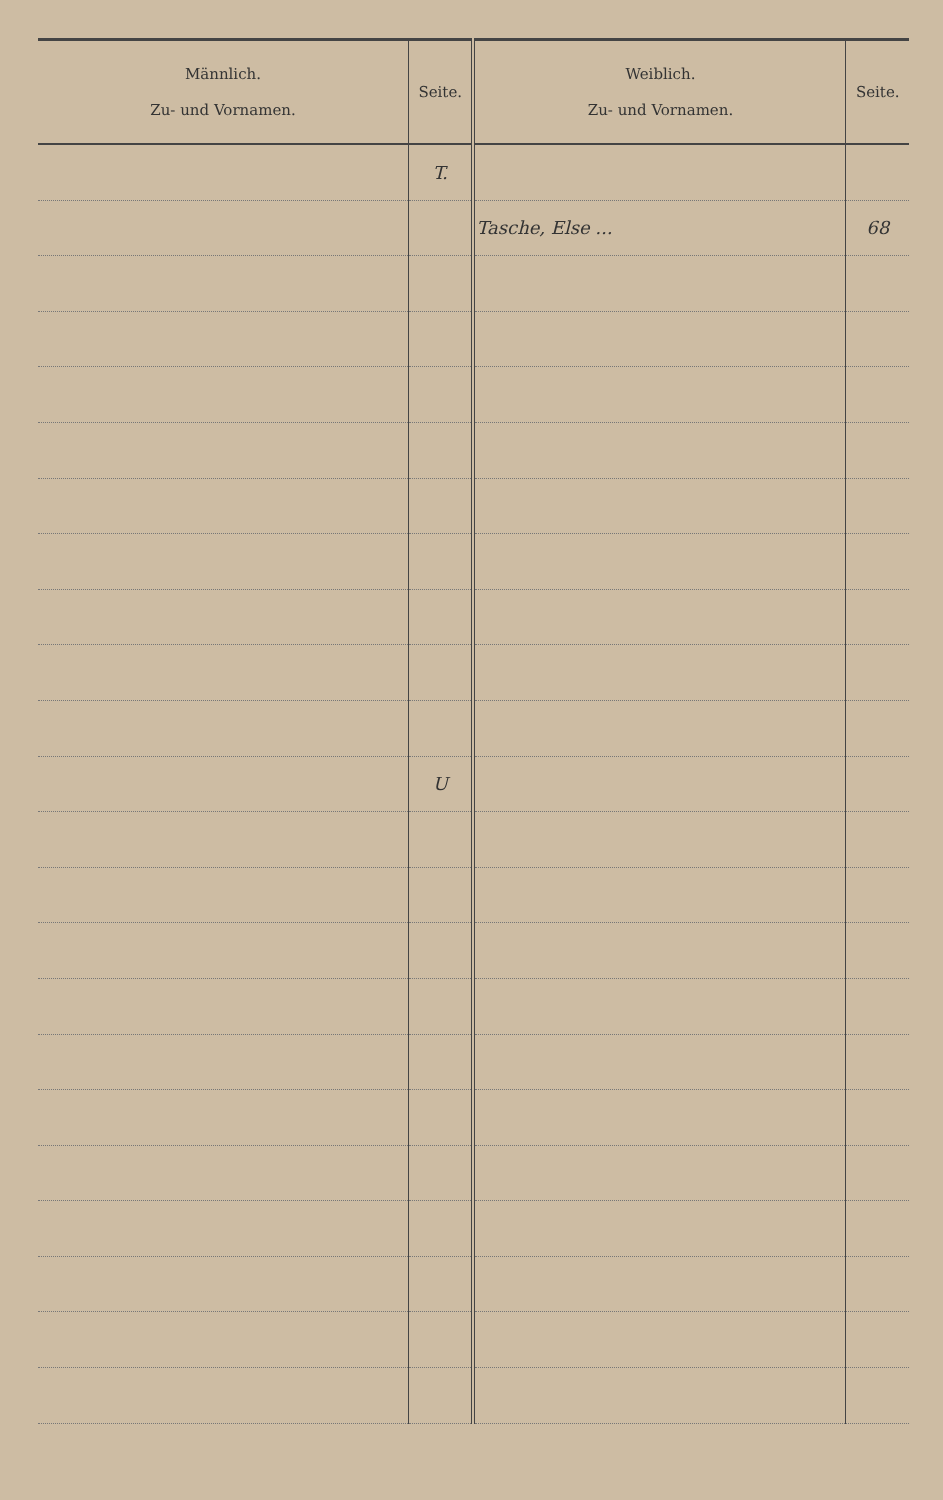| Männlich. Zu- und Vornamen. | Seite. | Weiblich. Zu- und Vornamen. | Seite. |
| --- | --- | --- | --- |
| | T. | | |
| | | Tasche, Else ... | 68 |
| | U | | |